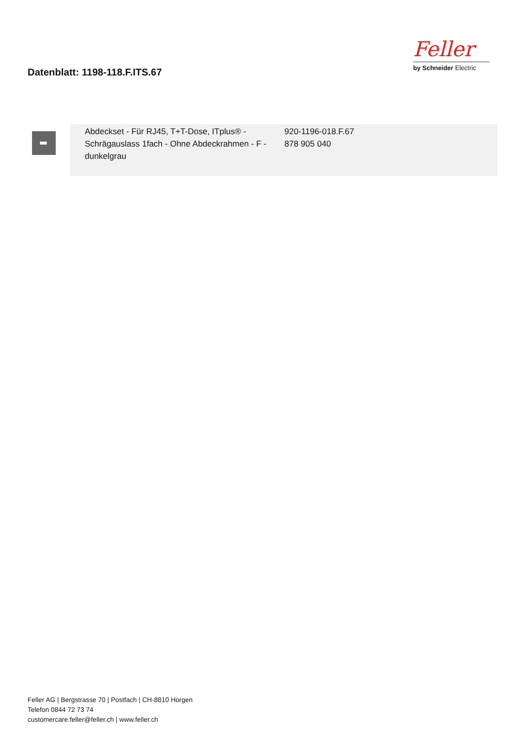Datenblatt: 1198-118.F.ITS.67
Feller
by Schneider Electric
| | Abdeckset - Für RJ45, T+T-Dose, ITplus® - Schrägauslass 1fach - Ohne Abdeckrahmen - F - dunkelgrau | 920-1196-018.F.67 878 905 040 |
Feller AG | Bergstrasse 70 | Postfach | CH-8810 Horgen
Telefon 0844 72 73 74
customercare.feller@feller.ch | www.feller.ch